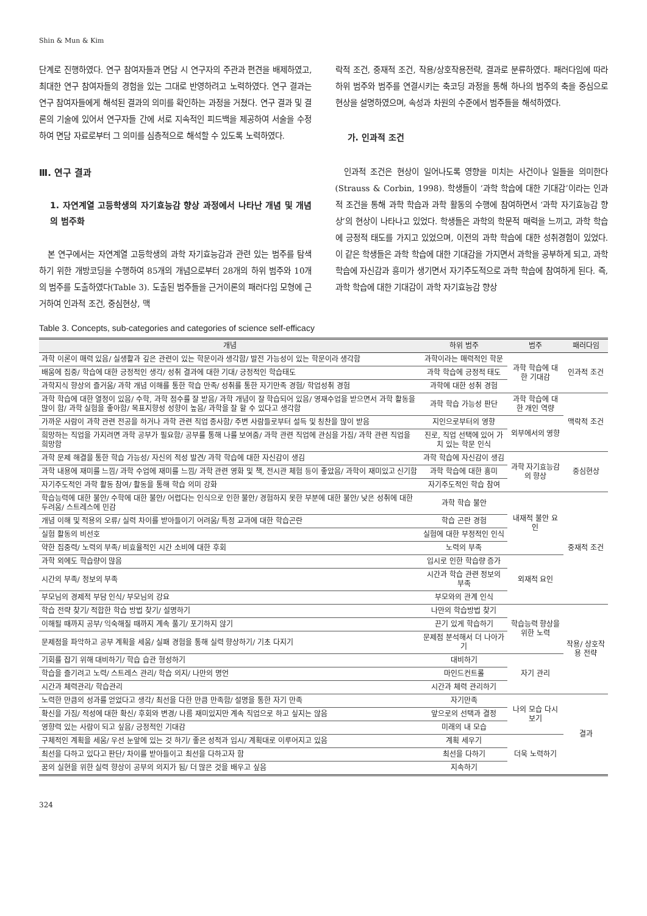Shin & Mun & Kim
단계로 진행하였다. 연구 참여자들과 면담 시 연구자의 주관과 편견을 배제하였고, 최대한 연구 참여자들의 경험을 있는 그대로 반영하려고 노력하였다. 연구 결과는 연구 참여자들에게 해석된 결과의 의미를 확인하는 과정을 거쳤다. 연구 결과 및 결론의 기술에 있어서 연구자들 간에 서로 지속적인 피드백을 제공하여 서술을 수정하여 면담 자료로부터 그 의미를 심층적으로 해석할 수 있도록 노력하였다.
Ⅲ. 연구 결과
1. 자연계열 고등학생의 자기효능감 향상 과정에서 나타난 개념 및 개념의 범주화
본 연구에서는 자연계열 고등학생의 과학 자기효능감과 관련 있는 범주를 탐색하기 위한 개방코딩을 수행하여 85개의 개념으로부터 28개의 하위 범주와 10개의 범주를 도출하였다(Table 3). 도출된 범주들을 근거이론의 패러다임 모형에 근거하여 인과적 조건, 중심현상, 맥
락적 조건, 중재적 조건, 작용/상호작용전략, 결과로 분류하였다. 패러다임에 따라 하위 범주와 범주를 연결시키는 축코딩 과정을 통해 하나의 범주의 축을 중심으로 현상을 설명하였으며, 속성과 차원의 수준에서 범주들을 해석하였다.
가. 인과적 조건
인과적 조건은 현상이 일어나도록 영향을 미치는 사건이나 일들을 의미한다(Strauss & Corbin, 1998). 학생들이 ‘과학 학습에 대한 기대감’이라는 인과적 조건을 통해 과학 학습과 과학 활동의 수행에 참여하면서 ‘과학 자기효능감 향상’의 현상이 나타나고 있었다. 학생들은 과학의 학문적 매력을 느끼고, 과학 학습에 긍정적 태도를 가지고 있었으며, 이전의 과학 학습에 대한 성취경험이 있었다. 이 같은 학생들은 과학 학습에 대한 기대감을 가지면서 과학을 공부하게 되고, 과학 학습에 자신감과 흥미가 생기면서 자기주도적으로 과학 학습에 참여하게 된다. 즉, 과학 학습에 대한 기대감이 과학 자기효능감 향상
Table 3. Concepts, sub-categories and categories of science self-efficacy
| 개념 | 하위 범주 | 범주 | 패러다임 |
| --- | --- | --- | --- |
| 과학 이론이 매력 있음/ 실생활과 깊은 관련이 있는 학문이라 생각함/ 발전 가능성이 있는 학문이라 생각함 | 과학이라는 매력적인 학문 | 과학 학습에 대한 기대감 | 인과적 조건 |
| 배움에 집중/ 학습에 대한 긍정적인 생각/ 성취 결과에 대한 기대/ 긍정적인 학습태도 | 과학 학습에 긍정적 태도 | | |
| 과학지식 향상의 즐거움/ 과학 개념 이해를 통한 학습 만족/ 성취를 통한 자기만족 경험/ 학업성취 경험 | 과학에 대한 성취 경험 | | |
| 과학 학습에 대한 열정이 있음/ 수학, 과학 점수를 잘 받음/ 과학 개념이 잘 학습되어 있음/ 영재수업을 받으면서 과학 활동을 많이 함/ 과학 실험을 좋아함/ 목표지향성 성향이 높음/ 과학을 잘 할 수 있다고 생각함 | 과학 학습 가능성 판단 | 과학 학습에 대한 개인 역량 | 맥락적 조건 |
| 가까운 사람이 과학 관련 전공을 하거나 과학 관련 직업 종사함/ 주변 사람들로부터 설득 및 칭찬을 많이 받음 | 지인으로부터의 영향 | 외부에서의 영향 | |
| 희망하는 직업을 가지려면 과학 공부가 필요함/ 공부를 통해 나를 보여줌/ 과학 관련 직업에 관심을 가짐/ 과학 관련 직업을 희망함 | 진로, 직업 선택에 있어 가치 있는 학문 인식 | | |
| 과학 문제 해결을 통한 학습 가능성/ 자신의 적성 발견/ 과학 학습에 대한 자신감이 생김 | 과학 학습에 자신감이 생김 | 과학 자기효능감의 향상 | 중심현상 |
| 과학 내용에 재미를 느낌/ 과학 수업에 재미를 느낌/ 과학 관련 영화 및 책, 전시관 체험 등이 좋았음/ 과학이 재미있고 신기함 | 과학 학습에 대한 흥미 | | |
| 자기주도적인 과학 활동 참여/ 활동을 통해 학습 의미 강화 | 자기주도적인 학습 참여 | | |
| 학습능력에 대한 불안/ 수학에 대한 불안/ 어렵다는 인식으로 인한 불안/ 경험하지 못한 부분에 대한 불안/ 낮은 성취에 대한 두려움/ 스트레스에 민감 | 과학 학습 불안 | 내재적 불안 요인 | 중재적 조건 |
| 개념 이해 및 적용의 오류/ 실력 차이를 받아들이기 어려움/ 특정 교과에 대한 학습곤란 | 학습 곤란 경험 | | |
| 실험 활동의 비선호 | 실험에 대한 부정적인 인식 | | |
| 약한 집중력/ 노력의 부족/ 비효율적인 시간 소비에 대한 후회 | 노력의 부족 | | |
| 과학 외에도 학습량이 많음 | 입시로 인한 학습량 증가 | 외재적 요인 | |
| 시간의 부족/ 정보의 부족 | 시간과 학습 관련 정보의 부족 | | |
| 부모님의 경제적 부담 인식/ 부모님의 강요 | 부모와의 관계 인식 | | |
| 학습 전략 찾기/ 적합한 학습 방법 찾기/ 설명하기 | 나만의 학습방법 찾기 | 학습능력 향상을 위한 노력 | 작용/ 상호작용 전략 |
| 이해될 때까지 공부/ 익숙해질 때까지 계속 풀기/ 포기하지 않기 | 끈기 있게 학습하기 | | |
| 문제점을 파악하고 공부 계획을 세움/ 실패 경험을 통해 실력 향상하기/ 기초 다지기 | 문제점 분석해서 더 나아가기 | | |
| 기회를 잡기 위해 대비하기/ 학습 습관 형성하기 | 대비하기 | 자기 관리 | |
| 학습을 즐기려고 노력/ 스트레스 관리/ 학습 의지/ 나만의 명언 | 마인드컨트롤 | | |
| 시간과 체력관리/ 학습관리 | 시간과 체력 관리하기 | | |
| 노력한 만큼의 성과를 얻었다고 생각/ 최선을 다한 만큼 만족함/ 설명을 통한 자기 만족 | 자기만족 | 나의 모습 다시 보기 | 결과 |
| 확신을 가짐/ 적성에 대한 확신/ 후회와 변경/ 나름 재미있지만 계속 직업으로 하고 싶지는 않음 | 앞으로의 선택과 결정 | | |
| 영향력 있는 사람이 되고 싶음/ 긍정적인 기대감 | 미래의 내 모습 | | |
| 구체적인 계획을 세움/ 우선 눈앞에 있는 것 하기/ 좋은 성적과 입시/ 계획대로 이루어지고 있음 | 계획 세우기 | 더욱 노력하기 | |
| 최선을 다하고 있다고 판단/ 차이를 받아들이고 최선을 다하고자 함 | 최선을 다하기 | | |
| 꿈의 실현을 위한 실력 향상이 공부의 의지가 됨/ 더 많은 것을 배우고 싶음 | 지속하기 | | |
324